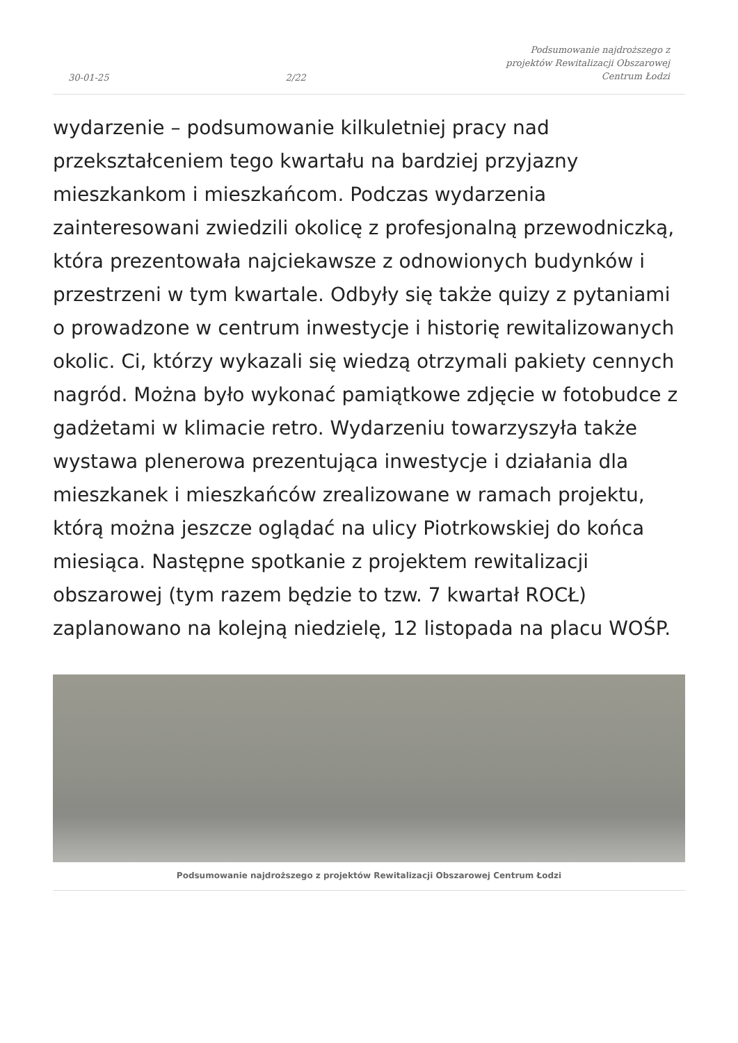30-01-25
2/22
Podsumowanie najdroższego z projektów Rewitalizacji Obszarowej Centrum Łodzi
wydarzenie – podsumowanie kilkuletniej pracy nad przekształceniem tego kwartału na bardziej przyjazny mieszkankom i mieszkańcom. Podczas wydarzenia zainteresowani zwiedzili okolicę z profesjonalną przewodniczką, która prezentowała najciekawsze z odnowionych budynków i przestrzeni w tym kwartale. Odbyły się także quizy z pytaniami o prowadzone w centrum inwestycje i historię rewitalizowanych okolic. Ci, którzy wykazali się wiedzą otrzymali pakiety cennych nagród. Można było wykonać pamiątkowe zdjęcie w fotobudce z gadżetami w klimacie retro. Wydarzeniu towarzyszyła także wystawa plenerowa prezentująca inwestycje i działania dla mieszkanek i mieszkańców zrealizowane w ramach projektu, którą można jeszcze oglądać na ulicy Piotrkowskiej do końca miesiąca. Następne spotkanie z projektem rewitalizacji obszarowej (tym razem będzie to tzw. 7 kwartał ROCŁ) zaplanowano na kolejną niedzielę, 12 listopada na placu WOŚP.
Podsumowanie najdroższego z projektów Rewitalizacji Obszarowej Centrum Łodzi